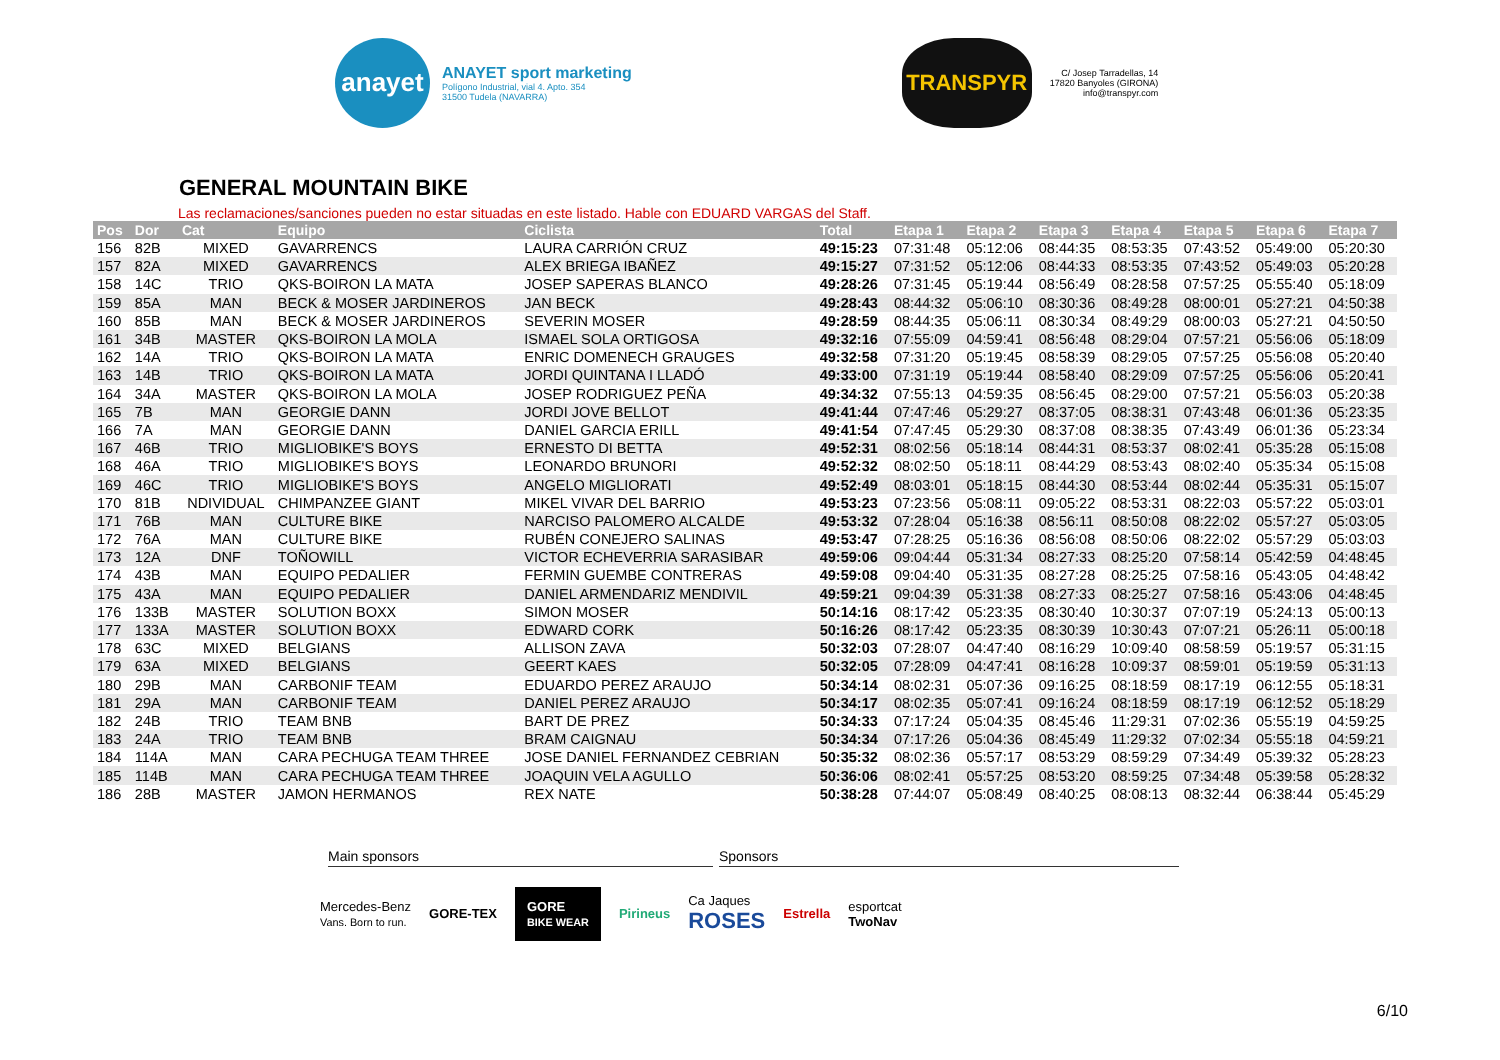anayet
ANAYET sport marketing
Polígono Industrial, vial 4. Apto. 354
31500 Tudela (NAVARRA)
TRANSPYR
C/ Josep Tarradellas, 14
17820 Banyoles (GIRONA)
info@transpyr.com
GENERAL MOUNTAIN BIKE
Las reclamaciones/sanciones pueden no estar situadas en este listado. Hable con EDUARD VARGAS del Staff.
| Pos | Dor | Cat | Equipo | Ciclista | Total | Etapa 1 | Etapa 2 | Etapa 3 | Etapa 4 | Etapa 5 | Etapa 6 | Etapa 7 |
| --- | --- | --- | --- | --- | --- | --- | --- | --- | --- | --- | --- | --- |
| 156 | 82B | MIXED | GAVARRENCS | LAURA CARRIÓN CRUZ | 49:15:23 | 07:31:48 | 05:12:06 | 08:44:35 | 08:53:35 | 07:43:52 | 05:49:00 | 05:20:30 |
| 157 | 82A | MIXED | GAVARRENCS | ALEX BRIEGA IBAÑEZ | 49:15:27 | 07:31:52 | 05:12:06 | 08:44:33 | 08:53:35 | 07:43:52 | 05:49:03 | 05:20:28 |
| 158 | 14C | TRIO | QKS-BOIRON LA MATA | JOSEP SAPERAS BLANCO | 49:28:26 | 07:31:45 | 05:19:44 | 08:56:49 | 08:28:58 | 07:57:25 | 05:55:40 | 05:18:09 |
| 159 | 85A | MAN | BECK & MOSER JARDINEROS | JAN BECK | 49:28:43 | 08:44:32 | 05:06:10 | 08:30:36 | 08:49:28 | 08:00:01 | 05:27:21 | 04:50:38 |
| 160 | 85B | MAN | BECK & MOSER JARDINEROS | SEVERIN MOSER | 49:28:59 | 08:44:35 | 05:06:11 | 08:30:34 | 08:49:29 | 08:00:03 | 05:27:21 | 04:50:50 |
| 161 | 34B | MASTER | QKS-BOIRON LA MOLA | ISMAEL SOLA ORTIGOSA | 49:32:16 | 07:55:09 | 04:59:41 | 08:56:48 | 08:29:04 | 07:57:21 | 05:56:06 | 05:18:09 |
| 162 | 14A | TRIO | QKS-BOIRON LA MATA | ENRIC DOMENECH GRAUGES | 49:32:58 | 07:31:20 | 05:19:45 | 08:58:39 | 08:29:05 | 07:57:25 | 05:56:08 | 05:20:40 |
| 163 | 14B | TRIO | QKS-BOIRON LA MATA | JORDI QUINTANA I LLADÓ | 49:33:00 | 07:31:19 | 05:19:44 | 08:58:40 | 08:29:09 | 07:57:25 | 05:56:06 | 05:20:41 |
| 164 | 34A | MASTER | QKS-BOIRON LA MOLA | JOSEP RODRIGUEZ PEÑA | 49:34:32 | 07:55:13 | 04:59:35 | 08:56:45 | 08:29:00 | 07:57:21 | 05:56:03 | 05:20:38 |
| 165 | 7B | MAN | GEORGIE DANN | JORDI JOVE BELLOT | 49:41:44 | 07:47:46 | 05:29:27 | 08:37:05 | 08:38:31 | 07:43:48 | 06:01:36 | 05:23:35 |
| 166 | 7A | MAN | GEORGIE DANN | DANIEL GARCIA ERILL | 49:41:54 | 07:47:45 | 05:29:30 | 08:37:08 | 08:38:35 | 07:43:49 | 06:01:36 | 05:23:34 |
| 167 | 46B | TRIO | MIGLIOBIKE'S BOYS | ERNESTO DI BETTA | 49:52:31 | 08:02:56 | 05:18:14 | 08:44:31 | 08:53:37 | 08:02:41 | 05:35:28 | 05:15:08 |
| 168 | 46A | TRIO | MIGLIOBIKE'S BOYS | LEONARDO BRUNORI | 49:52:32 | 08:02:50 | 05:18:11 | 08:44:29 | 08:53:43 | 08:02:40 | 05:35:34 | 05:15:08 |
| 169 | 46C | TRIO | MIGLIOBIKE'S BOYS | ANGELO MIGLIORATI | 49:52:49 | 08:03:01 | 05:18:15 | 08:44:30 | 08:53:44 | 08:02:44 | 05:35:31 | 05:15:07 |
| 170 | 81B | NDIVIDUAL | CHIMPANZEE GIANT | MIKEL VIVAR DEL BARRIO | 49:53:23 | 07:23:56 | 05:08:11 | 09:05:22 | 08:53:31 | 08:22:03 | 05:57:22 | 05:03:01 |
| 171 | 76B | MAN | CULTURE BIKE | NARCISO PALOMERO ALCALDE | 49:53:32 | 07:28:04 | 05:16:38 | 08:56:11 | 08:50:08 | 08:22:02 | 05:57:27 | 05:03:05 |
| 172 | 76A | MAN | CULTURE BIKE | RUBÉN CONEJERO SALINAS | 49:53:47 | 07:28:25 | 05:16:36 | 08:56:08 | 08:50:06 | 08:22:02 | 05:57:29 | 05:03:03 |
| 173 | 12A | DNF | TOÑOWILL | VICTOR ECHEVERRIA SARASIBAR | 49:59:06 | 09:04:44 | 05:31:34 | 08:27:33 | 08:25:20 | 07:58:14 | 05:42:59 | 04:48:45 |
| 174 | 43B | MAN | EQUIPO PEDALIER | FERMIN GUEMBE CONTRERAS | 49:59:08 | 09:04:40 | 05:31:35 | 08:27:28 | 08:25:25 | 07:58:16 | 05:43:05 | 04:48:42 |
| 175 | 43A | MAN | EQUIPO PEDALIER | DANIEL ARMENDARIZ MENDIVIL | 49:59:21 | 09:04:39 | 05:31:38 | 08:27:33 | 08:25:27 | 07:58:16 | 05:43:06 | 04:48:45 |
| 176 | 133B | MASTER | SOLUTION BOXX | SIMON MOSER | 50:14:16 | 08:17:42 | 05:23:35 | 08:30:40 | 10:30:37 | 07:07:19 | 05:24:13 | 05:00:13 |
| 177 | 133A | MASTER | SOLUTION BOXX | EDWARD CORK | 50:16:26 | 08:17:42 | 05:23:35 | 08:30:39 | 10:30:43 | 07:07:21 | 05:26:11 | 05:00:18 |
| 178 | 63C | MIXED | BELGIANS | ALLISON ZAVA | 50:32:03 | 07:28:07 | 04:47:40 | 08:16:29 | 10:09:40 | 08:58:59 | 05:19:57 | 05:31:15 |
| 179 | 63A | MIXED | BELGIANS | GEERT KAES | 50:32:05 | 07:28:09 | 04:47:41 | 08:16:28 | 10:09:37 | 08:59:01 | 05:19:59 | 05:31:13 |
| 180 | 29B | MAN | CARBONIF TEAM | EDUARDO PEREZ ARAUJO | 50:34:14 | 08:02:31 | 05:07:36 | 09:16:25 | 08:18:59 | 08:17:19 | 06:12:55 | 05:18:31 |
| 181 | 29A | MAN | CARBONIF TEAM | DANIEL PEREZ ARAUJO | 50:34:17 | 08:02:35 | 05:07:41 | 09:16:24 | 08:18:59 | 08:17:19 | 06:12:52 | 05:18:29 |
| 182 | 24B | TRIO | TEAM BNB | BART DE PREZ | 50:34:33 | 07:17:24 | 05:04:35 | 08:45:46 | 11:29:31 | 07:02:36 | 05:55:19 | 04:59:25 |
| 183 | 24A | TRIO | TEAM BNB | BRAM CAIGNAU | 50:34:34 | 07:17:26 | 05:04:36 | 08:45:49 | 11:29:32 | 07:02:34 | 05:55:18 | 04:59:21 |
| 184 | 114A | MAN | CARA PECHUGA TEAM THREE | JOSE DANIEL FERNANDEZ CEBRIAN | 50:35:32 | 08:02:36 | 05:57:17 | 08:53:29 | 08:59:29 | 07:34:49 | 05:39:32 | 05:28:23 |
| 185 | 114B | MAN | CARA PECHUGA TEAM THREE | JOAQUIN VELA AGULLO | 50:36:06 | 08:02:41 | 05:57:25 | 08:53:20 | 08:59:25 | 07:34:48 | 05:39:58 | 05:28:32 |
| 186 | 28B | MASTER | JAMON HERMANOS | REX NATE | 50:38:28 | 07:44:07 | 05:08:49 | 08:40:25 | 08:08:13 | 08:32:44 | 06:38:44 | 05:45:29 |
Main sponsors Sponsors
Mercedes-Benz
Vans. Born to run. GORE-TEX GORE
BIKE WEAR Pirineus Ca Jaques
ROSES Estrella esportcat
TwoNav
6/10